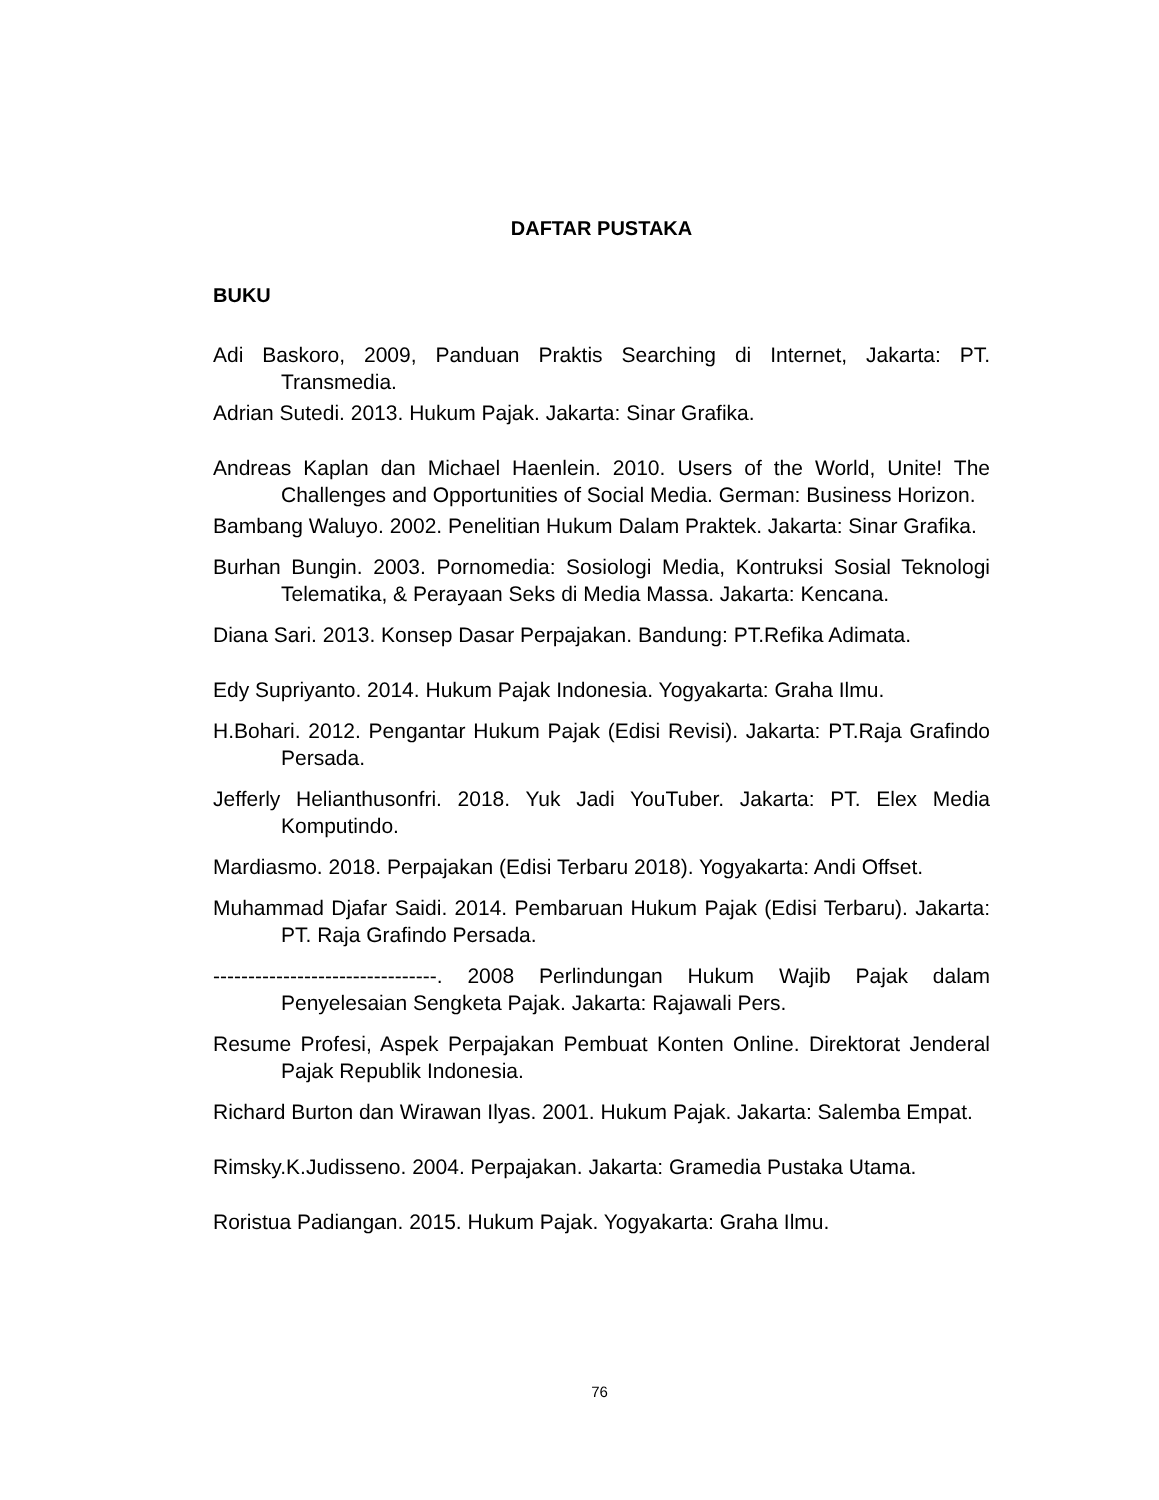DAFTAR PUSTAKA
BUKU
Adi Baskoro, 2009, Panduan Praktis Searching di Internet, Jakarta: PT. Transmedia.
Adrian Sutedi. 2013. Hukum Pajak. Jakarta: Sinar Grafika.
Andreas Kaplan dan Michael Haenlein. 2010. Users of the World, Unite! The Challenges and Opportunities of Social Media. German: Business Horizon.
Bambang Waluyo. 2002. Penelitian Hukum Dalam Praktek. Jakarta: Sinar Grafika.
Burhan Bungin. 2003. Pornomedia: Sosiologi Media, Kontruksi Sosial Teknologi Telematika, & Perayaan Seks di Media Massa. Jakarta: Kencana.
Diana Sari. 2013. Konsep Dasar Perpajakan. Bandung: PT.Refika Adimata.
Edy Supriyanto. 2014. Hukum Pajak Indonesia. Yogyakarta: Graha Ilmu.
H.Bohari. 2012. Pengantar Hukum Pajak (Edisi Revisi). Jakarta: PT.Raja Grafindo Persada.
Jefferly Helianthusonfri. 2018. Yuk Jadi YouTuber. Jakarta: PT. Elex Media Komputindo.
Mardiasmo. 2018. Perpajakan (Edisi Terbaru 2018). Yogyakarta: Andi Offset.
Muhammad Djafar Saidi. 2014. Pembaruan Hukum Pajak (Edisi Terbaru). Jakarta: PT. Raja Grafindo Persada.
--------------------------------. 2008 Perlindungan Hukum Wajib Pajak dalam Penyelesaian Sengketa Pajak. Jakarta: Rajawali Pers.
Resume Profesi, Aspek Perpajakan Pembuat Konten Online. Direktorat Jenderal Pajak Republik Indonesia.
Richard Burton dan Wirawan Ilyas. 2001. Hukum Pajak. Jakarta: Salemba Empat.
Rimsky.K.Judisseno. 2004. Perpajakan. Jakarta: Gramedia Pustaka Utama.
Roristua Padiangan. 2015. Hukum Pajak. Yogyakarta: Graha Ilmu.
76